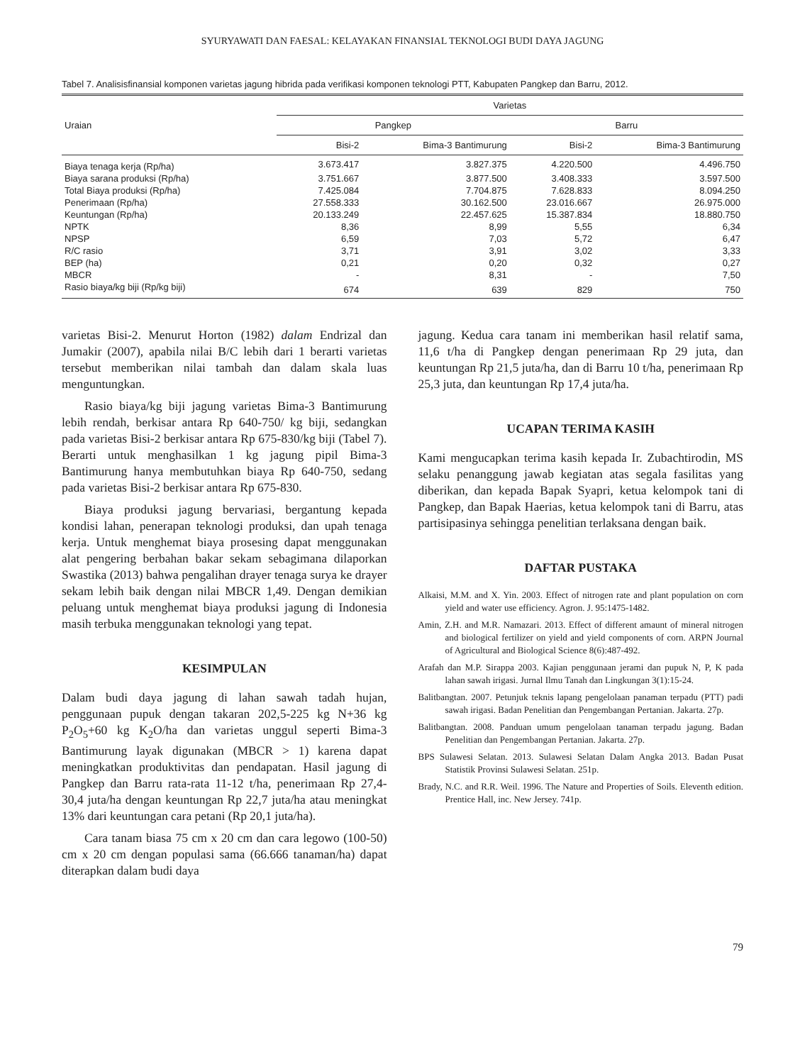SYURYAWATI DAN FAESAL: KELAYAKAN FINANSIAL TEKNOLOGI BUDI DAYA JAGUNG
Tabel 7. Analisisfinansial komponen varietas jagung hibrida pada verifikasi komponen teknologi PTT, Kabupaten Pangkep dan Barru, 2012.
| Uraian | Varietas | | | |
| --- | --- | --- | --- | --- |
| | Pangkep | | Barru | |
| | Bisi-2 | Bima-3 Bantimurung | Bisi-2 | Bima-3 Bantimurung |
| Biaya tenaga kerja (Rp/ha) | 3.673.417 | 3.827.375 | 4.220.500 | 4.496.750 |
| Biaya sarana produksi (Rp/ha) | 3.751.667 | 3.877.500 | 3.408.333 | 3.597.500 |
| Total Biaya produksi (Rp/ha) | 7.425.084 | 7.704.875 | 7.628.833 | 8.094.250 |
| Penerimaan (Rp/ha) | 27.558.333 | 30.162.500 | 23.016.667 | 26.975.000 |
| Keuntungan (Rp/ha) | 20.133.249 | 22.457.625 | 15.387.834 | 18.880.750 |
| NPTK | 8,36 | 8,99 | 5,55 | 6,34 |
| NPSP | 6,59 | 7,03 | 5,72 | 6,47 |
| R/C rasio | 3,71 | 3,91 | 3,02 | 3,33 |
| BEP (ha) | 0,21 | 0,20 | 0,32 | 0,27 |
| MBCR | - | 8,31 | - | 7,50 |
| Rasio biaya/kg biji (Rp/kg biji) | 674 | 639 | 829 | 750 |
varietas Bisi-2. Menurut Horton (1982) dalam Endrizal dan Jumakir (2007), apabila nilai B/C lebih dari 1 berarti varietas tersebut memberikan nilai tambah dan dalam skala luas menguntungkan.
Rasio biaya/kg biji jagung varietas Bima-3 Bantimurung lebih rendah, berkisar antara Rp 640-750/ kg biji, sedangkan pada varietas Bisi-2 berkisar antara Rp 675-830/kg biji (Tabel 7). Berarti untuk menghasilkan 1 kg jagung pipil Bima-3 Bantimurung hanya membutuhkan biaya Rp 640-750, sedang pada varietas Bisi-2 berkisar antara Rp 675-830.
Biaya produksi jagung bervariasi, bergantung kepada kondisi lahan, penerapan teknologi produksi, dan upah tenaga kerja. Untuk menghemat biaya prosesing dapat menggunakan alat pengering berbahan bakar sekam sebagimana dilaporkan Swastika (2013) bahwa pengalihan drayer tenaga surya ke drayer sekam lebih baik dengan nilai MBCR 1,49. Dengan demikian peluang untuk menghemat biaya produksi jagung di Indonesia masih terbuka menggunakan teknologi yang tepat.
KESIMPULAN
Dalam budi daya jagung di lahan sawah tadah hujan, penggunaan pupuk dengan takaran 202,5-225 kg N+36 kg P<sub>2</sub>O<sub>5</sub>+60 kg K<sub>2</sub>O/ha dan varietas unggul seperti Bima-3 Bantimurung layak digunakan (MBCR > 1) karena dapat meningkatkan produktivitas dan pendapatan. Hasil jagung di Pangkep dan Barru rata-rata 11-12 t/ha, penerimaan Rp 27,4-30,4 juta/ha dengan keuntungan Rp 22,7 juta/ha atau meningkat 13% dari keuntungan cara petani (Rp 20,1 juta/ha).
Cara tanam biasa 75 cm x 20 cm dan cara legowo (100-50) cm x 20 cm dengan populasi sama (66.666 tanaman/ha) dapat diterapkan dalam budi daya
jagung. Kedua cara tanam ini memberikan hasil relatif sama, 11,6 t/ha di Pangkep dengan penerimaan Rp 29 juta, dan keuntungan Rp 21,5 juta/ha, dan di Barru 10 t/ha, penerimaan Rp 25,3 juta, dan keuntungan Rp 17,4 juta/ha.
UCAPAN TERIMA KASIH
Kami mengucapkan terima kasih kepada Ir. Zubachtirodin, MS selaku penanggung jawab kegiatan atas segala fasilitas yang diberikan, dan kepada Bapak Syapri, ketua kelompok tani di Pangkep, dan Bapak Haerias, ketua kelompok tani di Barru, atas partisipasinya sehingga penelitian terlaksana dengan baik.
DAFTAR PUSTAKA
Alkaisi, M.M. and X. Yin. 2003. Effect of nitrogen rate and plant population on corn yield and water use efficiency. Agron. J. 95:1475-1482.
Amin, Z.H. and M.R. Namazari. 2013. Effect of different amaunt of mineral nitrogen and biological fertilizer on yield and yield components of corn. ARPN Journal of Agricultural and Biological Science 8(6):487-492.
Arafah dan M.P. Sirappa 2003. Kajian penggunaan jerami dan pupuk N, P, K pada lahan sawah irigasi. Jurnal Ilmu Tanah dan Lingkungan 3(1):15-24.
Balitbangtan. 2007. Petunjuk teknis lapang pengelolaan panaman terpadu (PTT) padi sawah irigasi. Badan Penelitian dan Pengembangan Pertanian. Jakarta. 27p.
Balitbangtan. 2008. Panduan umum pengelolaan tanaman terpadu jagung. Badan Penelitian dan Pengembangan Pertanian. Jakarta. 27p.
BPS Sulawesi Selatan. 2013. Sulawesi Selatan Dalam Angka 2013. Badan Pusat Statistik Provinsi Sulawesi Selatan. 251p.
Brady, N.C. and R.R. Weil. 1996. The Nature and Properties of Soils. Eleventh edition. Prentice Hall, inc. New Jersey. 741p.
79